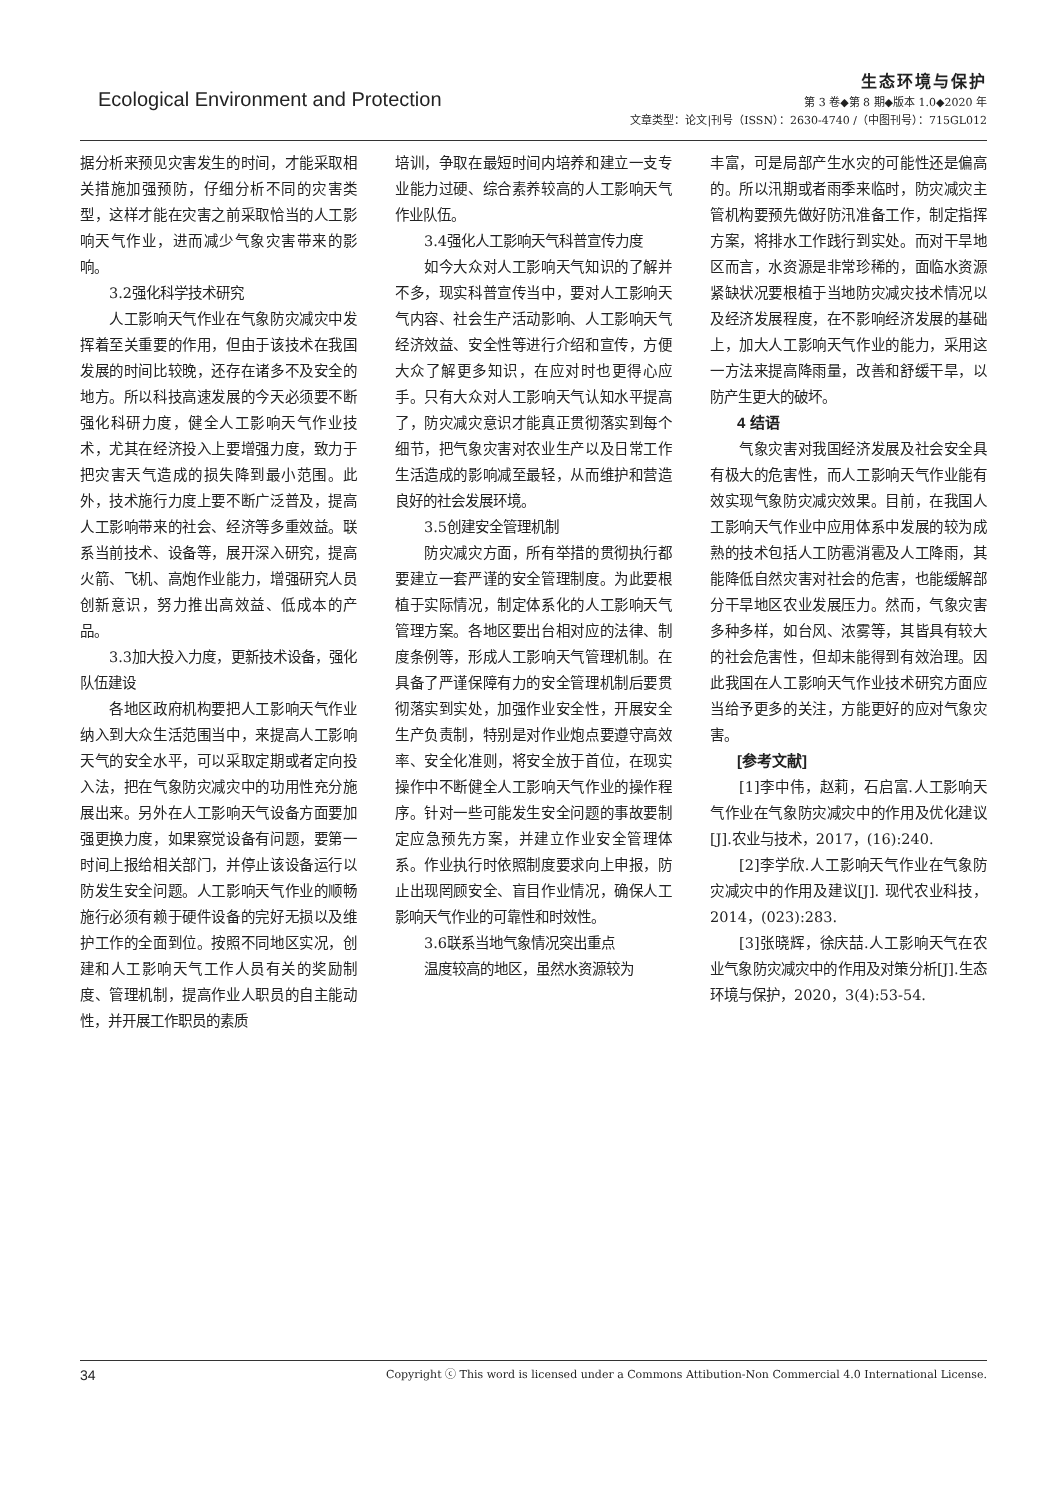Ecological Environment and Protection
生态环境与保护
第 3 卷◆第 8 期◆版本 1.0◆2020 年
文章类型：论文|刊号（ISSN）：2630-4740 /（中图刊号）：715GL012
据分析来预见灾害发生的时间，才能采取相关措施加强预防，仔细分析不同的灾害类型，这样才能在灾害之前采取恰当的人工影响天气作业，进而减少气象灾害带来的影响。
3.2强化科学技术研究
人工影响天气作业在气象防灾减灾中发挥着至关重要的作用，但由于该技术在我国发展的时间比较晚，还存在诸多不及安全的地方。所以科技高速发展的今天必须要不断强化科研力度，健全人工影响天气作业技术，尤其在经济投入上要增强力度，致力于把灾害天气造成的损失降到最小范围。此外，技术施行力度上要不断广泛普及，提高人工影响带来的社会、经济等多重效益。联系当前技术、设备等，展开深入研究，提高火箭、飞机、高炮作业能力，增强研究人员创新意识，努力推出高效益、低成本的产品。
3.3加大投入力度，更新技术设备，强化队伍建设
各地区政府机构要把人工影响天气作业纳入到大众生活范围当中，来提高人工影响天气的安全水平，可以采取定期或者定向投入法，把在气象防灾减灾中的功用性充分施展出来。另外在人工影响天气设备方面要加强更换力度，如果察觉设备有问题，要第一时间上报给相关部门，并停止该设备运行以防发生安全问题。人工影响天气作业的顺畅施行必须有赖于硬件设备的完好无损以及维护工作的全面到位。按照不同地区实况，创建和人工影响天气工作人员有关的奖励制度、管理机制，提高作业人职员的自主能动性，并开展工作职员的素质
培训，争取在最短时间内培养和建立一支专业能力过硬、综合素养较高的人工影响天气作业队伍。
3.4强化人工影响天气科普宣传力度
如今大众对人工影响天气知识的了解并不多，现实科普宣传当中，要对人工影响天气内容、社会生产活动影响、人工影响天气经济效益、安全性等进行介绍和宣传，方便大众了解更多知识，在应对时也更得心应手。只有大众对人工影响天气认知水平提高了，防灾减灾意识才能真正贯彻落实到每个细节，把气象灾害对农业生产以及日常工作生活造成的影响减至最轻，从而维护和营造良好的社会发展环境。
3.5创建安全管理机制
防灾减灾方面，所有举措的贯彻执行都要建立一套严谨的安全管理制度。为此要根植于实际情况，制定体系化的人工影响天气管理方案。各地区要出台相对应的法律、制度条例等，形成人工影响天气管理机制。在具备了严谨保障有力的安全管理机制后要贯彻落实到实处，加强作业安全性，开展安全生产负责制，特别是对作业炮点要遵守高效率、安全化准则，将安全放于首位，在现实操作中不断健全人工影响天气作业的操作程序。针对一些可能发生安全问题的事故要制定应急预先方案，并建立作业安全管理体系。作业执行时依照制度要求向上申报，防止出现罔顾安全、盲目作业情况，确保人工影响天气作业的可靠性和时效性。
3.6联系当地气象情况突出重点
温度较高的地区，虽然水资源较为
丰富，可是局部产生水灾的可能性还是偏高的。所以汛期或者雨季来临时，防灾减灾主管机构要预先做好防汛准备工作，制定指挥方案，将排水工作践行到实处。而对干旱地区而言，水资源是非常珍稀的，面临水资源紧缺状况要根植于当地防灾减灾技术情况以及经济发展程度，在不影响经济发展的基础上，加大人工影响天气作业的能力，采用这一方法来提高降雨量，改善和舒缓干旱，以防产生更大的破坏。
4 结语
气象灾害对我国经济发展及社会安全具有极大的危害性，而人工影响天气作业能有效实现气象防灾减灾效果。目前，在我国人工影响天气作业中应用体系中发展的较为成熟的技术包括人工防雹消雹及人工降雨，其能降低自然灾害对社会的危害，也能缓解部分干旱地区农业发展压力。然而，气象灾害多种多样，如台风、浓雾等，其皆具有较大的社会危害性，但却未能得到有效治理。因此我国在人工影响天气作业技术研究方面应当给予更多的关注，方能更好的应对气象灾害。
[参考文献]
[1]李中伟，赵莉，石启富.人工影响天气作业在气象防灾减灾中的作用及优化建议[J].农业与技术，2017，(16):240.
[2]李学欣.人工影响天气作业在气象防灾减灾中的作用及建议[J]. 现代农业科技，2014，(023):283.
[3]张晓辉，徐庆喆.人工影响天气在农业气象防灾减灾中的作用及对策分析[J].生态环境与保护，2020，3(4):53-54.
34 Copyright ⓒ This word is licensed under a Commons Attibution-Non Commercial 4.0 International License.